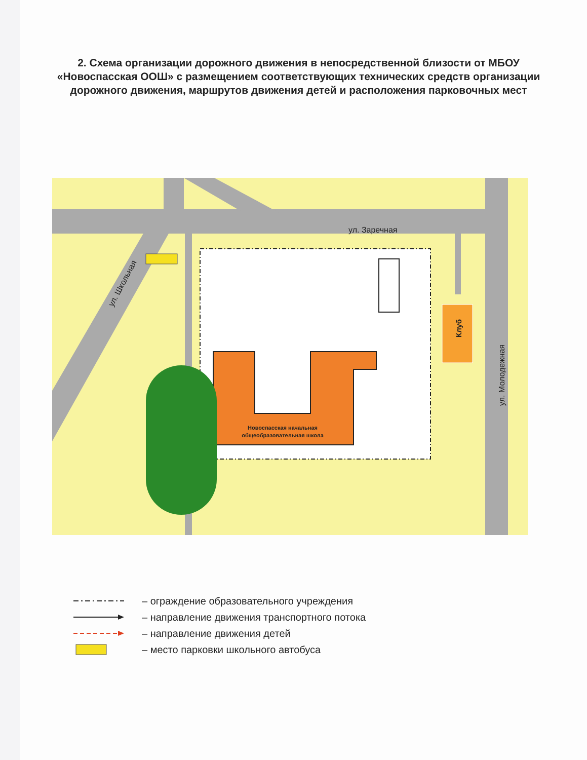2. Схема организации дорожного движения в непосредственной близости от МБОУ «Новоспасская ООШ» с размещением соответствующих технических средств организации дорожного движения, маршрутов движения детей и расположения парковочных мест
ул. Заречная
ул. Школьная
ул. Молодежная
Клуб
Новоспасская начальная
общеобразовательная школа
– ограждение образовательного учреждения
– направление движения транспортного потока
– направление движения детей
– место парковки школьного автобуса